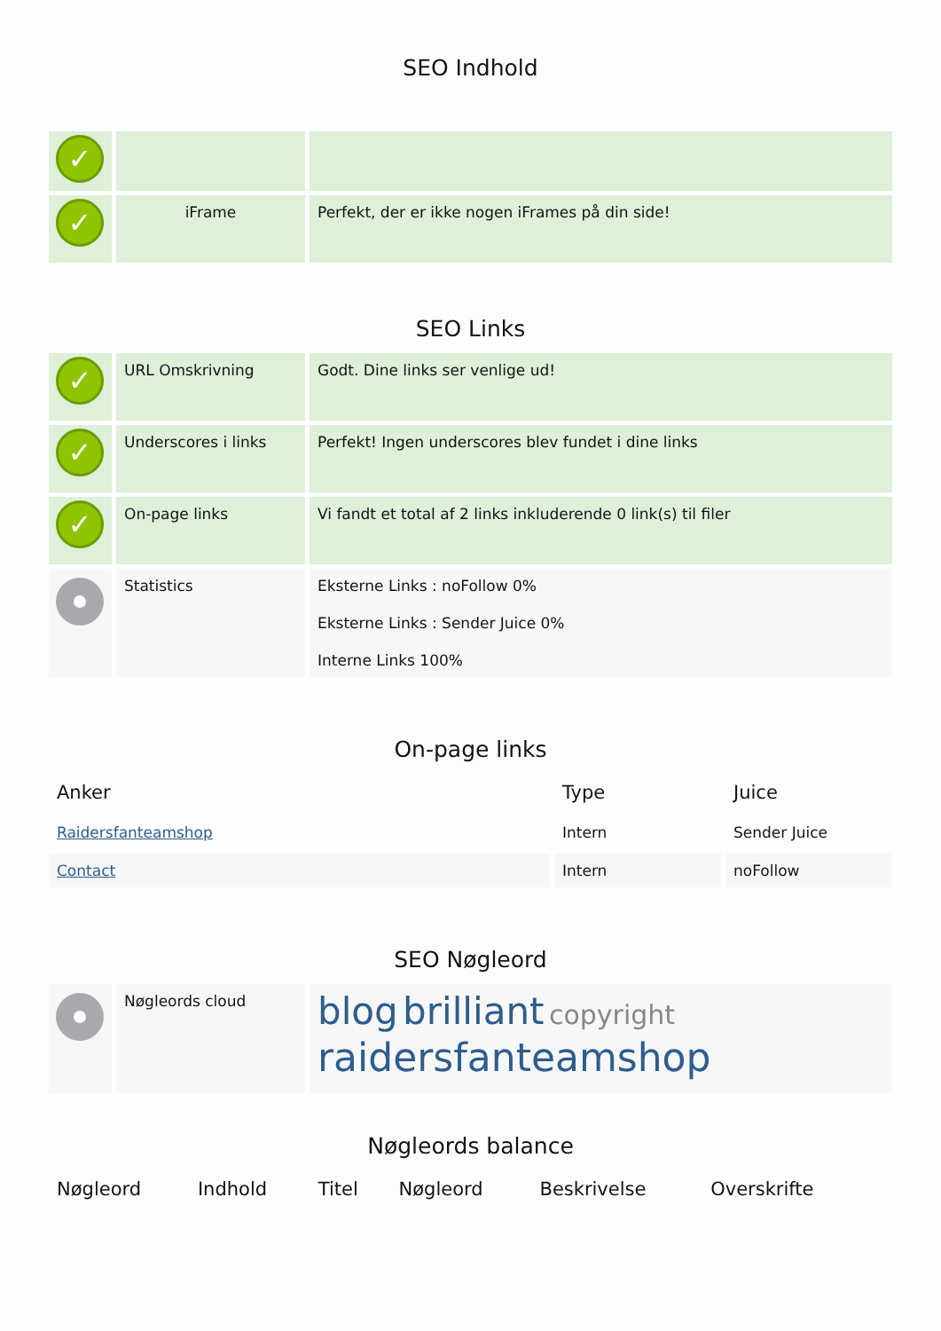SEO Indhold
| ✓ | | |
| ✓ | iFrame | Perfekt, der er ikke nogen iFrames på din side! |
SEO Links
| ✓ | URL Omskrivning | Godt. Dine links ser venlige ud! |
| ✓ | Underscores i links | Perfekt! Ingen underscores blev fundet i dine links |
| ✓ | On-page links | Vi fandt et total af 2 links inkluderende 0 link(s) til filer |
| | Statistics | Eksterne Links : noFollow 0% Eksterne Links : Sender Juice 0% Interne Links 100% |
On-page links
| Anker | Type | Juice |
| --- | --- | --- |
| Raidersfanteamshop | Intern | Sender Juice |
| Contact | Intern | noFollow |
SEO Nøgleord
| | Nøgleords cloud | blog brilliant copyright raidersfanteamshop |
Nøgleords balance
| Nøgleord | Indhold | Titel | Nøgleord | Beskrivelse | Overskrifte |
| --- | --- | --- | --- | --- | --- |